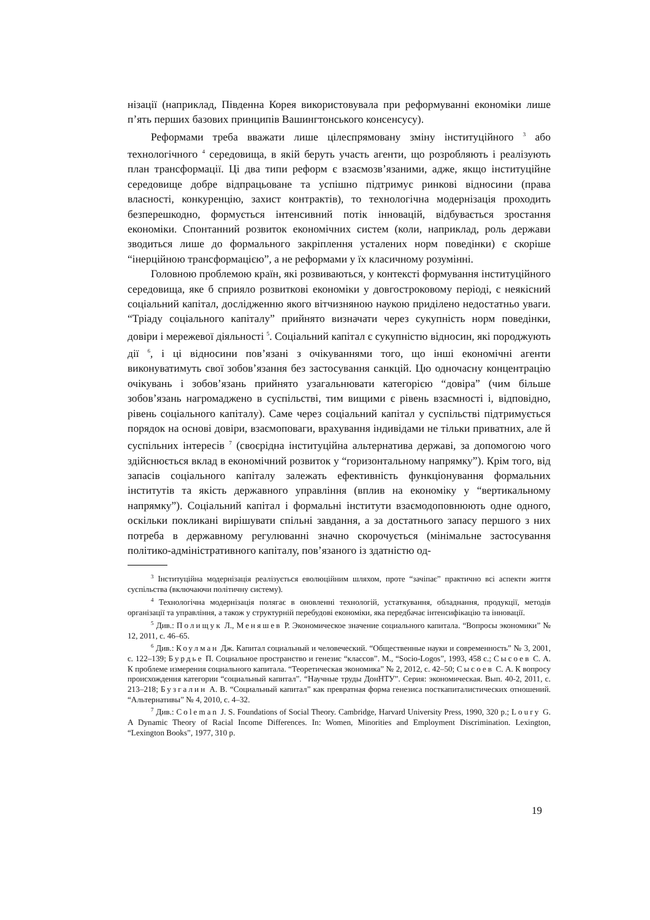нізації (наприклад, Південна Корея використовувала при реформуванні економіки лише п’ять перших базових принципів Вашингтонського консенсусу).
Реформами треба вважати лише цілеспрямовану зміну інституційного <sup>3</sup> або технологічного <sup>4</sup> середовища, в якій беруть участь агенти, що розробляють і реалізують план трансформації. Ці два типи реформ є взаємозв’язаними, адже, якщо інституційне середовище добре відпрацьоване та успішно підтримує ринкові відносини (права власності, конкуренцію, захист контрактів), то технологічна модернізація проходить безперешкодно, формується інтенсивний потік інновацій, відбувається зростання економіки. Спонтанний розвиток економічних систем (коли, наприклад, роль держави зводиться лише до формального закріплення усталених норм поведінки) є скоріше “інерційною трансформацією”, а не реформами у їх класичному розумінні.
Головною проблемою країн, які розвиваються, у контексті формування інституційного середовища, яке б сприяло розвиткові економіки у довгостроковому періоді, є неякісний соціальний капітал, дослідженню якого вітчизняною наукою приділено недостатньо уваги. “Тріаду соціального капіталу” прийнято визначати через сукупність норм поведінки, довіри і мережевої діяльності <sup>5</sup>. Соціальний капітал є сукупністю відносин, які породжують дії <sup>6</sup>, і ці відносини пов’язані з очікуваннями того, що інші економічні агенти виконуватимуть свої зобов’язання без застосування санкцій. Цю одночасну концентрацію очікувань і зобов’язань прийнято узагальнювати категорією “довіра” (чим більше зобов’язань нагромаджено в суспільстві, тим вищими є рівень взаємності і, відповідно, рівень соціального капіталу). Саме через соціальний капітал у суспільстві підтримується порядок на основі довіри, взаємоповаги, врахування індивідами не тільки приватних, але й суспільних інтересів <sup>7</sup> (своєрідна інституційна альтернатива державі, за допомогою чого здійснюється вклад в економічний розвиток у “горизонтальному напрямку”). Крім того, від запасів соціального капіталу залежать ефективність функціонування формальних інститутів та якість державного управління (вплив на економіку у “вертикальному напрямку”). Соціальний капітал і формальні інститути взаємодоповнюють одне одного, оскільки покликані вирішувати спільні завдання, а за достатнього запасу першого з них потреба в державному регулюванні значно скорочується (мінімальне застосування політико-адміністративного капіталу, пов’язаного із здатністю од-
<sup>3</sup> Інституційна модернізація реалізується еволюційним шляхом, проте “зачіпає” практично всі аспекти життя суспільства (включаючи політичну систему).
<sup>4</sup> Технологічна модернізація полягає в оновленні технологій, устаткування, обладнання, продукції, методів організації та управління, а також у структурній перебудові економіки, яка передбачає інтенсифікацію та інновації.
<sup>5</sup> Див.: Полищук Л., Меняшев Р. Экономическое значение социального капитала. “Вопросы экономики” № 12, 2011, с. 46–65.
<sup>6</sup> Див.: Коулман Дж. Капитал социальный и человеческий. “Общественные науки и современность” № 3, 2001, с. 122–139; Бурдье П. Социальное пространство и генезис “классов”. М., “Socio-Logos”, 1993, 458 с.; Сысоев С. А. К проблеме измерения социального капитала. “Теоретическая экономика” № 2, 2012, с. 42–50; Сысоев С. А. К вопросу происхождения категории “социальный капитал”. “Научные труды ДонНТУ”. Серия: экономическая. Вып. 40-2, 2011, с. 213–218; Бузгалин А. В. “Социальный капитал” как превратная форма генезиса посткапиталистических отношений. “Альтернативы” № 4, 2010, с. 4–32.
<sup>7</sup> Див.: Coleman J. S. Foundations of Social Theory. Cambridge, Harvard University Press, 1990, 320 p.; Loury G. A Dynamic Theory of Racial Income Differences. In: Women, Minorities and Employment Discrimination. Lexington, “Lexington Books”, 1977, 310 p.
19